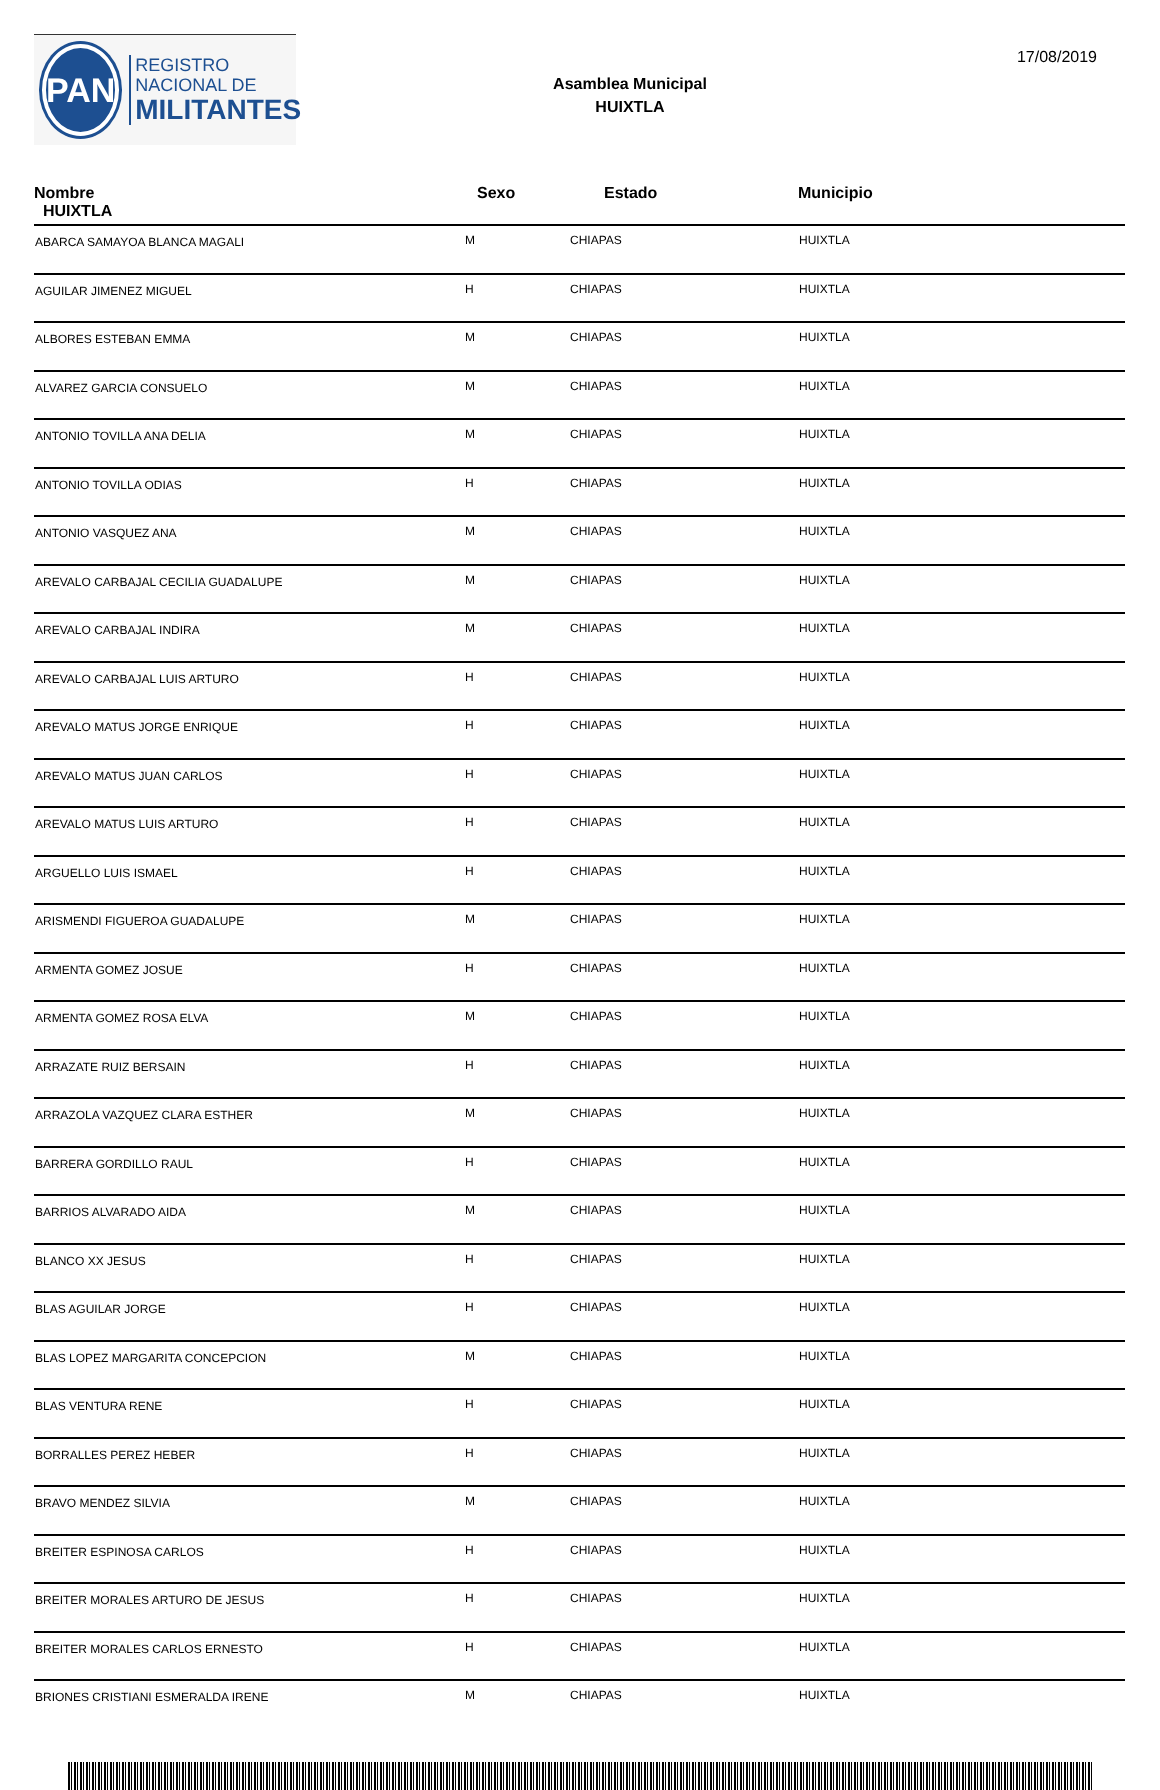PAN
REGISTRO
NACIONAL DE
MILITANTES
Asamblea Municipal
HUIXTLA
17/08/2019
| Nombre HUIXTLA | Sexo | Estado | Municipio |
| --- | --- | --- | --- |
| ABARCA SAMAYOA BLANCA MAGALI | M | CHIAPAS | HUIXTLA |
| AGUILAR JIMENEZ MIGUEL | H | CHIAPAS | HUIXTLA |
| ALBORES ESTEBAN EMMA | M | CHIAPAS | HUIXTLA |
| ALVAREZ GARCIA CONSUELO | M | CHIAPAS | HUIXTLA |
| ANTONIO TOVILLA ANA DELIA | M | CHIAPAS | HUIXTLA |
| ANTONIO TOVILLA ODIAS | H | CHIAPAS | HUIXTLA |
| ANTONIO VASQUEZ ANA | M | CHIAPAS | HUIXTLA |
| AREVALO CARBAJAL CECILIA GUADALUPE | M | CHIAPAS | HUIXTLA |
| AREVALO CARBAJAL INDIRA | M | CHIAPAS | HUIXTLA |
| AREVALO CARBAJAL LUIS ARTURO | H | CHIAPAS | HUIXTLA |
| AREVALO MATUS JORGE ENRIQUE | H | CHIAPAS | HUIXTLA |
| AREVALO MATUS JUAN CARLOS | H | CHIAPAS | HUIXTLA |
| AREVALO MATUS LUIS ARTURO | H | CHIAPAS | HUIXTLA |
| ARGUELLO LUIS ISMAEL | H | CHIAPAS | HUIXTLA |
| ARISMENDI FIGUEROA GUADALUPE | M | CHIAPAS | HUIXTLA |
| ARMENTA GOMEZ JOSUE | H | CHIAPAS | HUIXTLA |
| ARMENTA GOMEZ ROSA ELVA | M | CHIAPAS | HUIXTLA |
| ARRAZATE RUIZ BERSAIN | H | CHIAPAS | HUIXTLA |
| ARRAZOLA VAZQUEZ CLARA ESTHER | M | CHIAPAS | HUIXTLA |
| BARRERA GORDILLO RAUL | H | CHIAPAS | HUIXTLA |
| BARRIOS ALVARADO AIDA | M | CHIAPAS | HUIXTLA |
| BLANCO XX JESUS | H | CHIAPAS | HUIXTLA |
| BLAS AGUILAR JORGE | H | CHIAPAS | HUIXTLA |
| BLAS LOPEZ MARGARITA CONCEPCION | M | CHIAPAS | HUIXTLA |
| BLAS VENTURA RENE | H | CHIAPAS | HUIXTLA |
| BORRALLES PEREZ HEBER | H | CHIAPAS | HUIXTLA |
| BRAVO MENDEZ SILVIA | M | CHIAPAS | HUIXTLA |
| BREITER ESPINOSA CARLOS | H | CHIAPAS | HUIXTLA |
| BREITER MORALES ARTURO DE JESUS | H | CHIAPAS | HUIXTLA |
| BREITER MORALES CARLOS ERNESTO | H | CHIAPAS | HUIXTLA |
| BRIONES CRISTIANI ESMERALDA IRENE | M | CHIAPAS | HUIXTLA |